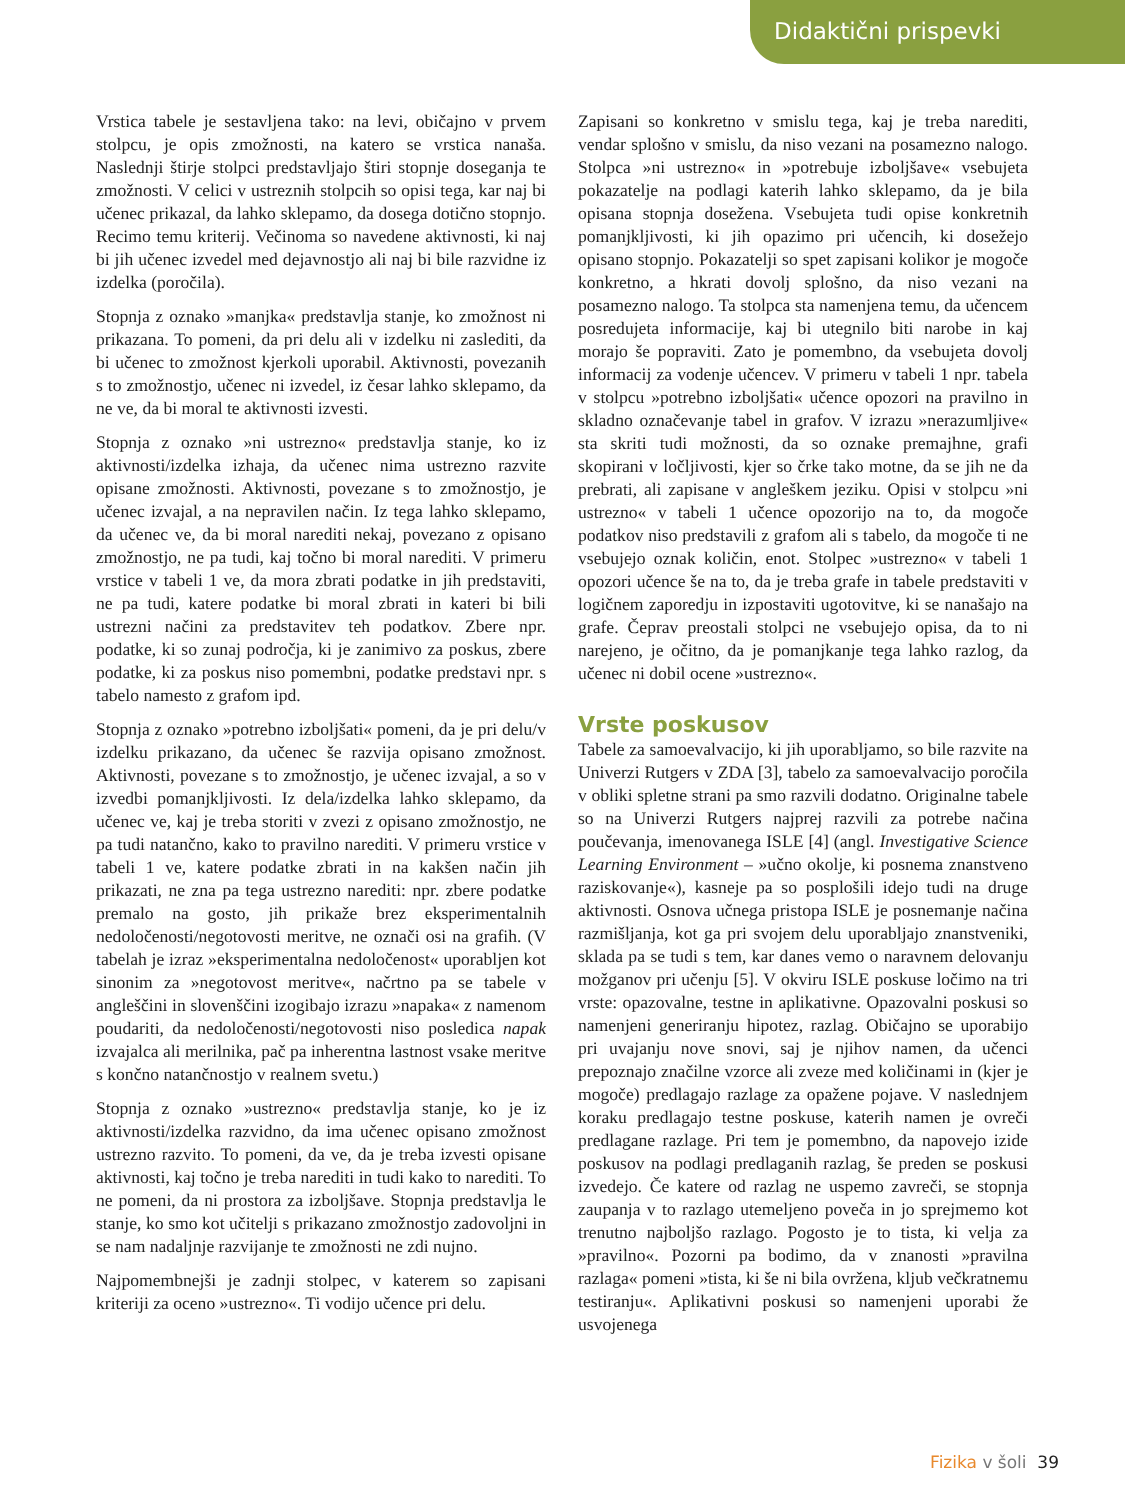Didaktični prispevki
Vrstica tabele je sestavljena tako: na levi, običajno v prvem stolpcu, je opis zmožnosti, na katero se vrstica nanaša. Naslednji štirje stolpci predstavljajo štiri stopnje doseganja te zmožnosti. V celici v ustreznih stolpcih so opisi tega, kar naj bi učenec prikazal, da lahko sklepamo, da dosega dotično stopnjo. Recimo temu kriterij. Večinoma so navedene aktivnosti, ki naj bi jih učenec izvedel med dejavnostjo ali naj bi bile razvidne iz izdelka (poročila).
Stopnja z oznako »manjka« predstavlja stanje, ko zmožnost ni prikazana. To pomeni, da pri delu ali v izdelku ni zaslediti, da bi učenec to zmožnost kjerkoli uporabil. Aktivnosti, povezanih s to zmožnostjo, učenec ni izvedel, iz česar lahko sklepamo, da ne ve, da bi moral te aktivnosti izvesti.
Stopnja z oznako »ni ustrezno« predstavlja stanje, ko iz aktivnosti/izdelka izhaja, da učenec nima ustrezno razvite opisane zmožnosti. Aktivnosti, povezane s to zmožnostjo, je učenec izvajal, a na nepravilen način. Iz tega lahko sklepamo, da učenec ve, da bi moral narediti nekaj, povezano z opisano zmožnostjo, ne pa tudi, kaj točno bi moral narediti. V primeru vrstice v tabeli 1 ve, da mora zbrati podatke in jih predstaviti, ne pa tudi, katere podatke bi moral zbrati in kateri bi bili ustrezni načini za predstavitev teh podatkov. Zbere npr. podatke, ki so zunaj področja, ki je zanimivo za poskus, zbere podatke, ki za poskus niso pomembni, podatke predstavi npr. s tabelo namesto z grafom ipd.
Stopnja z oznako »potrebno izboljšati« pomeni, da je pri delu/v izdelku prikazano, da učenec še razvija opisano zmožnost. Aktivnosti, povezane s to zmožnostjo, je učenec izvajal, a so v izvedbi pomanjkljivosti. Iz dela/izdelka lahko sklepamo, da učenec ve, kaj je treba storiti v zvezi z opisano zmožnostjo, ne pa tudi natančno, kako to pravilno narediti. V primeru vrstice v tabeli 1 ve, katere podatke zbrati in na kakšen način jih prikazati, ne zna pa tega ustrezno narediti: npr. zbere podatke premalo na gosto, jih prikaže brez eksperimentalnih nedoločenosti/negotovosti meritve, ne označi osi na grafih. (V tabelah je izraz »eksperimentalna nedoločenost« uporabljen kot sinonim za »negotovost meritve«, načrtno pa se tabele v angleščini in slovenščini izogibajo izrazu »napaka« z namenom poudariti, da nedoločenosti/negotovosti niso posledica napak izvajalca ali merilnika, pač pa inherentna lastnost vsake meritve s končno natančnostjo v realnem svetu.)
Stopnja z oznako »ustrezno« predstavlja stanje, ko je iz aktivnosti/izdelka razvidno, da ima učenec opisano zmožnost ustrezno razvito. To pomeni, da ve, da je treba izvesti opisane aktivnosti, kaj točno je treba narediti in tudi kako to narediti. To ne pomeni, da ni prostora za izboljšave. Stopnja predstavlja le stanje, ko smo kot učitelji s prikazano zmožnostjo zadovoljni in se nam nadaljnje razvijanje te zmožnosti ne zdi nujno.
Najpomembnejši je zadnji stolpec, v katerem so zapisani kriteriji za oceno »ustrezno«. Ti vodijo učence pri delu.
Zapisani so konkretno v smislu tega, kaj je treba narediti, vendar splošno v smislu, da niso vezani na posamezno nalogo. Stolpca »ni ustrezno« in »potrebuje izboljšave« vsebujeta pokazatelje na podlagi katerih lahko sklepamo, da je bila opisana stopnja dosežena. Vsebujeta tudi opise konkretnih pomanjkljivosti, ki jih opazimo pri učencih, ki dosežejo opisano stopnjo. Pokazatelji so spet zapisani kolikor je mogoče konkretno, a hkrati dovolj splošno, da niso vezani na posamezno nalogo. Ta stolpca sta namenjena temu, da učencem posredujeta informacije, kaj bi utegnilo biti narobe in kaj morajo še popraviti. Zato je pomembno, da vsebujeta dovolj informacij za vodenje učencev. V primeru v tabeli 1 npr. tabela v stolpcu »potrebno izboljšati« učence opozori na pravilno in skladno označevanje tabel in grafov. V izrazu »nerazumljive« sta skriti tudi možnosti, da so oznake premajhne, grafi skopirani v ločljivosti, kjer so črke tako motne, da se jih ne da prebrati, ali zapisane v angleškem jeziku. Opisi v stolpcu »ni ustrezno« v tabeli 1 učence opozorijo na to, da mogoče podatkov niso predstavili z grafom ali s tabelo, da mogoče ti ne vsebujejo oznak količin, enot. Stolpec »ustrezno« v tabeli 1 opozori učence še na to, da je treba grafe in tabele predstaviti v logičnem zaporedju in izpostaviti ugotovitve, ki se nanašajo na grafe. Čeprav preostali stolpci ne vsebujejo opisa, da to ni narejeno, je očitno, da je pomanjkanje tega lahko razlog, da učenec ni dobil ocene »ustrezno«.
Vrste poskusov
Tabele za samoevalvacijo, ki jih uporabljamo, so bile razvite na Univerzi Rutgers v ZDA [3], tabelo za samoevalvacijo poročila v obliki spletne strani pa smo razvili dodatno. Originalne tabele so na Univerzi Rutgers najprej razvili za potrebe načina poučevanja, imenovanega ISLE [4] (angl. Investigative Science Learning Environment – »učno okolje, ki posnema znanstveno raziskovanje«), kasneje pa so posplošili idejo tudi na druge aktivnosti. Osnova učnega pristopa ISLE je posnemanje načina razmišljanja, kot ga pri svojem delu uporabljajo znanstveniki, sklada pa se tudi s tem, kar danes vemo o naravnem delovanju možganov pri učenju [5]. V okviru ISLE poskuse ločimo na tri vrste: opazovalne, testne in aplikativne. Opazovalni poskusi so namenjeni generiranju hipotez, razlag. Običajno se uporabijo pri uvajanju nove snovi, saj je njihov namen, da učenci prepoznajo značilne vzorce ali zveze med količinami in (kjer je mogoče) predlagajo razlage za opažene pojave. V naslednjem koraku predlagajo testne poskuse, katerih namen je ovreči predlagane razlage. Pri tem je pomembno, da napovejo izide poskusov na podlagi predlaganih razlag, še preden se poskusi izvedejo. Če katere od razlag ne uspemo zavreči, se stopnja zaupanja v to razlago utemeljeno poveča in jo sprejmemo kot trenutno najboljšo razlago. Pogosto je to tista, ki velja za »pravilno«. Pozorni pa bodimo, da v znanosti »pravilna razlaga« pomeni »tista, ki še ni bila ovržena, kljub večkratnemu testiranju«. Aplikativni poskusi so namenjeni uporabi že usvojenega
Fizika v šoli 39